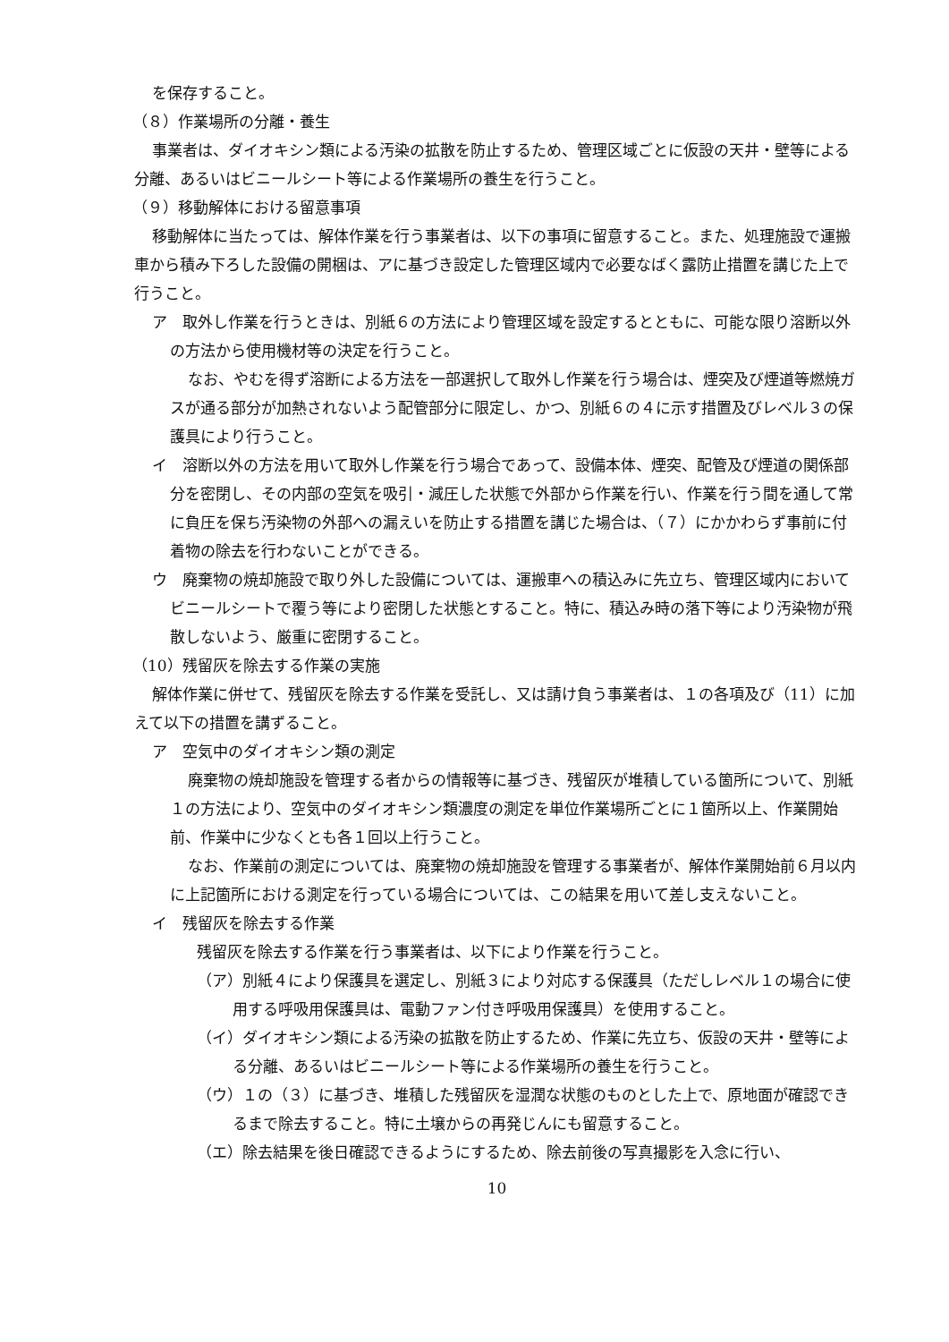を保存すること。
（８）作業場所の分離・養生
事業者は、ダイオキシン類による汚染の拡散を防止するため、管理区域ごとに仮設の天井・壁等による分離、あるいはビニールシート等による作業場所の養生を行うこと。
（９）移動解体における留意事項
移動解体に当たっては、解体作業を行う事業者は、以下の事項に留意すること。また、処理施設で運搬車から積み下ろした設備の開梱は、アに基づき設定した管理区域内で必要なばく露防止措置を講じた上で行うこと。
ア　取外し作業を行うときは、別紙６の方法により管理区域を設定するとともに、可能な限り溶断以外の方法から使用機材等の決定を行うこと。
なお、やむを得ず溶断による方法を一部選択して取外し作業を行う場合は、煙突及び煙道等燃焼ガスが通る部分が加熱されないよう配管部分に限定し、かつ、別紙６の４に示す措置及びレベル３の保護具により行うこと。
イ　溶断以外の方法を用いて取外し作業を行う場合であって、設備本体、煙突、配管及び煙道の関係部分を密閉し、その内部の空気を吸引・減圧した状態で外部から作業を行い、作業を行う間を通して常に負圧を保ち汚染物の外部への漏えいを防止する措置を講じた場合は、（７）にかかわらず事前に付着物の除去を行わないことができる。
ウ　廃棄物の焼却施設で取り外した設備については、運搬車への積込みに先立ち、管理区域内においてビニールシートで覆う等により密閉した状態とすること。特に、積込み時の落下等により汚染物が飛散しないよう、厳重に密閉すること。
（10）残留灰を除去する作業の実施
解体作業に併せて、残留灰を除去する作業を受託し、又は請け負う事業者は、１の各項及び（11）に加えて以下の措置を講ずること。
ア　空気中のダイオキシン類の測定
廃棄物の焼却施設を管理する者からの情報等に基づき、残留灰が堆積している箇所について、別紙１の方法により、空気中のダイオキシン類濃度の測定を単位作業場所ごとに１箇所以上、作業開始前、作業中に少なくとも各１回以上行うこと。
なお、作業前の測定については、廃棄物の焼却施設を管理する事業者が、解体作業開始前６月以内に上記箇所における測定を行っている場合については、この結果を用いて差し支えないこと。
イ　残留灰を除去する作業
残留灰を除去する作業を行う事業者は、以下により作業を行うこと。
（ア）別紙４により保護具を選定し、別紙３により対応する保護具（ただしレベル１の場合に使用する呼吸用保護具は、電動ファン付き呼吸用保護具）を使用すること。
（イ）ダイオキシン類による汚染の拡散を防止するため、作業に先立ち、仮設の天井・壁等による分離、あるいはビニールシート等による作業場所の養生を行うこと。
（ウ）１の（３）に基づき、堆積した残留灰を湿潤な状態のものとした上で、原地面が確認できるまで除去すること。特に土壌からの再発じんにも留意すること。
（エ）除去結果を後日確認できるようにするため、除去前後の写真撮影を入念に行い、
10